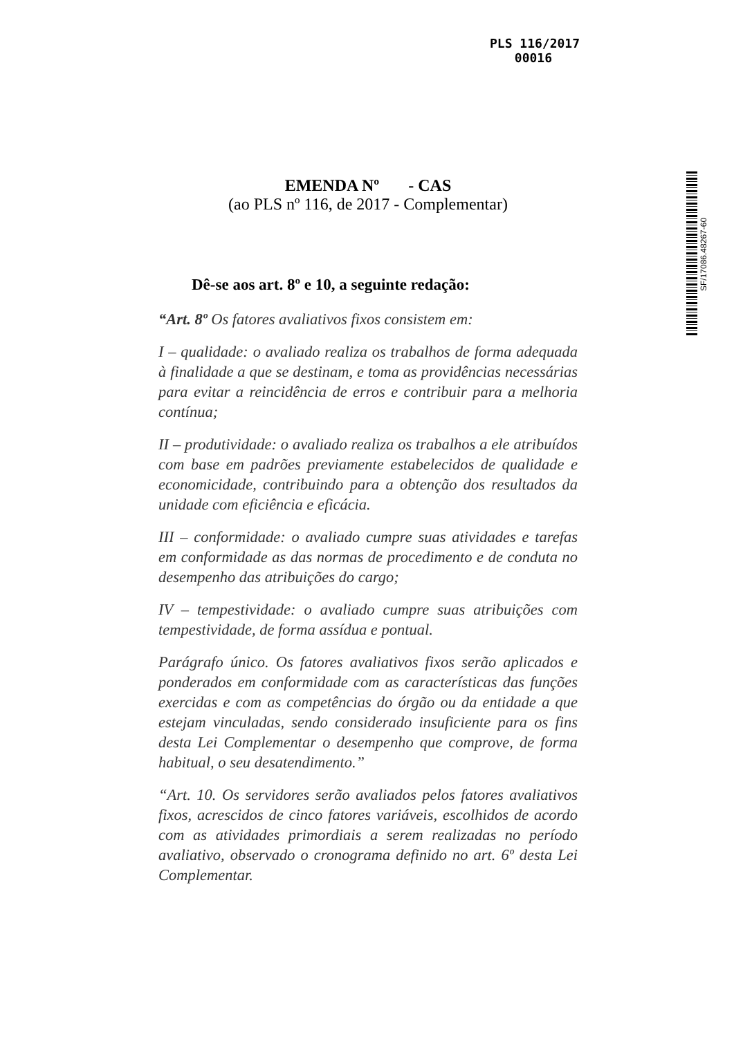PLS 116/2017
00016
SF/17086.48267-60
EMENDA Nº - CAS
(ao PLS nº 116, de 2017 - Complementar)
Dê-se aos art. 8º e 10, a seguinte redação:
“Art. 8º Os fatores avaliativos fixos consistem em:
I – qualidade: o avaliado realiza os trabalhos de forma adequada à finalidade a que se destinam, e toma as providências necessárias para evitar a reincidência de erros e contribuir para a melhoria contínua;
II – produtividade: o avaliado realiza os trabalhos a ele atribuídos com base em padrões previamente estabelecidos de qualidade e economicidade, contribuindo para a obtenção dos resultados da unidade com eficiência e eficácia.
III – conformidade: o avaliado cumpre suas atividades e tarefas em conformidade as das normas de procedimento e de conduta no desempenho das atribuições do cargo;
IV – tempestividade: o avaliado cumpre suas atribuições com tempestividade, de forma assídua e pontual.
Parágrafo único. Os fatores avaliativos fixos serão aplicados e ponderados em conformidade com as características das funções exercidas e com as competências do órgão ou da entidade a que estejam vinculadas, sendo considerado insuficiente para os fins desta Lei Complementar o desempenho que comprove, de forma habitual, o seu desatendimento.”
“Art. 10. Os servidores serão avaliados pelos fatores avaliativos fixos, acrescidos de cinco fatores variáveis, escolhidos de acordo com as atividades primordiais a serem realizadas no período avaliativo, observado o cronograma definido no art. 6º desta Lei Complementar.